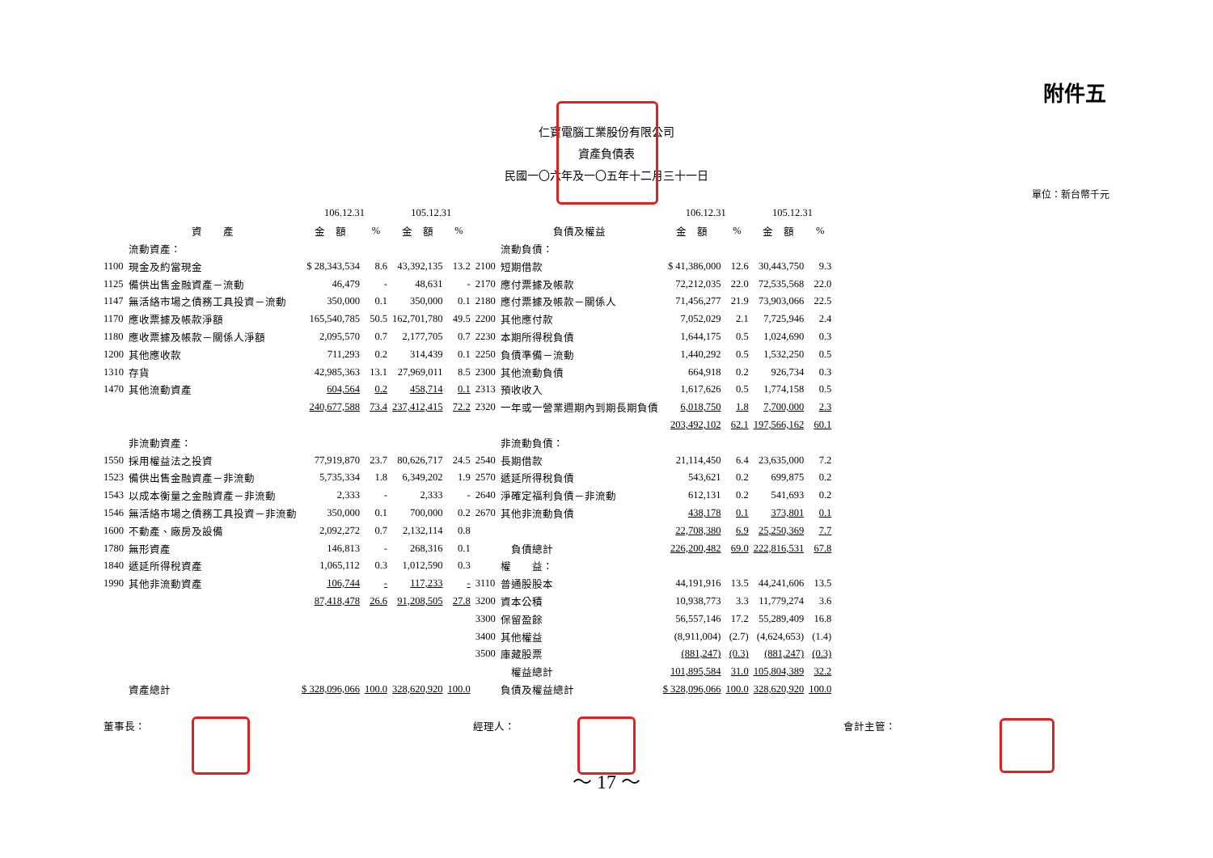附件五
仁寶電腦工業股份有限公司
資產負債表
民國一〇六年及一〇五年十二月三十一日
單位：新台幣千元
| | | 106.12.31 | | 105.12.31 | | | | 106.12.31 | | 105.12.31 | |
| --- | --- | --- | --- | --- | --- | --- | --- | --- | --- | --- | --- |
| | 資 產 | 金 額 | % | 金 額 | % | | 負債及權益 | 金 額 | % | 金 額 | % |
| | 流動資產： | | | | | | 流動負債： | | | | |
| 1100 | 現金及約當現金 | $ 28,343,534 | 8.6 | 43,392,135 | 13.2 | 2100 | 短期借款 | $ 41,386,000 | 12.6 | 30,443,750 | 9.3 |
| 1125 | 備供出售金融資產－流動 | 46,479 | - | 48,631 | - | 2170 | 應付票據及帳款 | 72,212,035 | 22.0 | 72,535,568 | 22.0 |
| 1147 | 無活絡市場之債務工具投資－流動 | 350,000 | 0.1 | 350,000 | 0.1 | 2180 | 應付票據及帳款－關係人 | 71,456,277 | 21.9 | 73,903,066 | 22.5 |
| 1170 | 應收票據及帳款淨額 | 165,540,785 | 50.5 | 162,701,780 | 49.5 | 2200 | 其他應付款 | 7,052,029 | 2.1 | 7,725,946 | 2.4 |
| 1180 | 應收票據及帳款－關係人淨額 | 2,095,570 | 0.7 | 2,177,705 | 0.7 | 2230 | 本期所得稅負債 | 1,644,175 | 0.5 | 1,024,690 | 0.3 |
| 1200 | 其他應收款 | 711,293 | 0.2 | 314,439 | 0.1 | 2250 | 負債準備－流動 | 1,440,292 | 0.5 | 1,532,250 | 0.5 |
| 1310 | 存貨 | 42,985,363 | 13.1 | 27,969,011 | 8.5 | 2300 | 其他流動負債 | 664,918 | 0.2 | 926,734 | 0.3 |
| 1470 | 其他流動資產 | 604,564 | 0.2 | 458,714 | 0.1 | 2313 | 預收收入 | 1,617,626 | 0.5 | 1,774,158 | 0.5 |
| | | 240,677,588 | 73.4 | 237,412,415 | 72.2 | 2320 | 一年或一營業週期內到期長期負債 | 6,018,750 | 1.8 | 7,700,000 | 2.3 |
| | | | | | | | | 203,492,102 | 62.1 | 197,566,162 | 60.1 |
| | 非流動資產： | | | | | | 非流動負債： | | | | |
| 1550 | 採用權益法之投資 | 77,919,870 | 23.7 | 80,626,717 | 24.5 | 2540 | 長期借款 | 21,114,450 | 6.4 | 23,635,000 | 7.2 |
| 1523 | 備供出售金融資產－非流動 | 5,735,334 | 1.8 | 6,349,202 | 1.9 | 2570 | 遞延所得稅負債 | 543,621 | 0.2 | 699,875 | 0.2 |
| 1543 | 以成本衡量之金融資產－非流動 | 2,333 | - | 2,333 | - | 2640 | 淨確定福利負債－非流動 | 612,131 | 0.2 | 541,693 | 0.2 |
| 1546 | 無活絡市場之債務工具投資－非流動 | 350,000 | 0.1 | 700,000 | 0.2 | 2670 | 其他非流動負債 | 438,178 | 0.1 | 373,801 | 0.1 |
| 1600 | 不動產、廠房及設備 | 2,092,272 | 0.7 | 2,132,114 | 0.8 | | | 22,708,380 | 6.9 | 25,250,369 | 7.7 |
| 1780 | 無形資產 | 146,813 | - | 268,316 | 0.1 | | 負債總計 | 226,200,482 | 69.0 | 222,816,531 | 67.8 |
| 1840 | 遞延所得稅資產 | 1,065,112 | 0.3 | 1,012,590 | 0.3 | | 權 益： | | | | |
| 1990 | 其他非流動資產 | 106,744 | - | 117,233 | - | 3110 | 普通股股本 | 44,191,916 | 13.5 | 44,241,606 | 13.5 |
| | | 87,418,478 | 26.6 | 91,208,505 | 27.8 | 3200 | 資本公積 | 10,938,773 | 3.3 | 11,779,274 | 3.6 |
| | | | | | | 3300 | 保留盈餘 | 56,557,146 | 17.2 | 55,289,409 | 16.8 |
| | | | | | | 3400 | 其他權益 | (8,911,004) | (2.7) | (4,624,653) | (1.4) |
| | | | | | | 3500 | 庫藏股票 | (881,247) | (0.3) | (881,247) | (0.3) |
| | | | | | | | 權益總計 | 101,895,584 | 31.0 | 105,804,389 | 32.2 |
| | 資產總計 | $ 328,096,066 | 100.0 | 328,620,920 | 100.0 | | 負債及權益總計 | $ 328,096,066 | 100.0 | 328,620,920 | 100.0 |
董事長： 經理人： 會計主管：
～ 17 ～